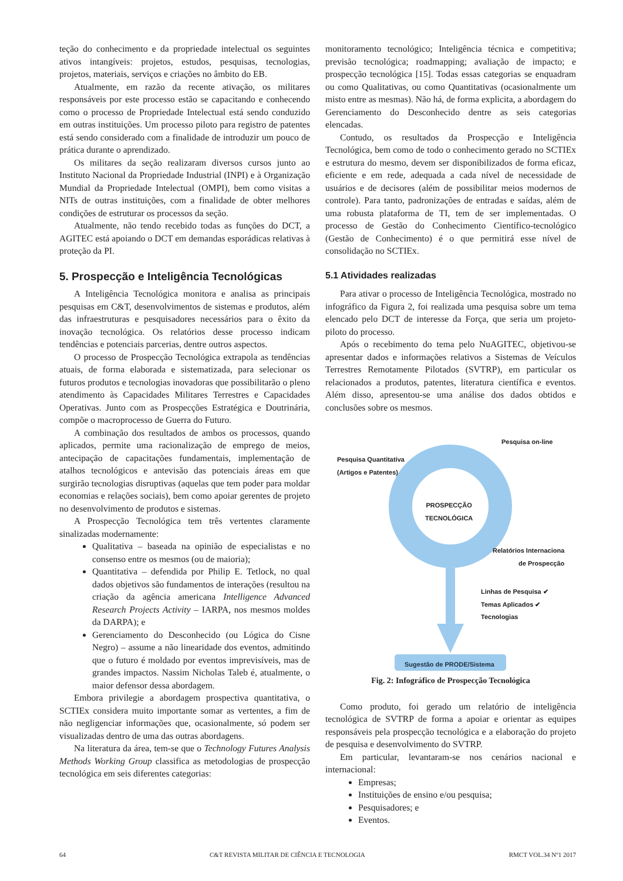teção do conhecimento e da propriedade intelectual os seguintes ativos intangíveis: projetos, estudos, pesquisas, tecnologias, projetos, materiais, serviços e criações no âmbito do EB.
Atualmente, em razão da recente ativação, os militares responsáveis por este processo estão se capacitando e conhecendo como o processo de Propriedade Intelectual está sendo conduzido em outras instituições. Um processo piloto para registro de patentes está sendo considerado com a finalidade de introduzir um pouco de prática durante o aprendizado.
Os militares da seção realizaram diversos cursos junto ao Instituto Nacional da Propriedade Industrial (INPI) e à Organização Mundial da Propriedade Intelectual (OMPI), bem como visitas a NITs de outras instituições, com a finalidade de obter melhores condições de estruturar os processos da seção.
Atualmente, não tendo recebido todas as funções do DCT, a AGITEC está apoiando o DCT em demandas esporádicas relativas à proteção da PI.
5. Prospecção e Inteligência Tecnológicas
A Inteligência Tecnológica monitora e analisa as principais pesquisas em C&T, desenvolvimentos de sistemas e produtos, além das infraestruturas e pesquisadores necessários para o êxito da inovação tecnológica. Os relatórios desse processo indicam tendências e potenciais parcerias, dentre outros aspectos.
O processo de Prospecção Tecnológica extrapola as tendências atuais, de forma elaborada e sistematizada, para selecionar os futuros produtos e tecnologias inovadoras que possibilitarão o pleno atendimento às Capacidades Militares Terrestres e Capacidades Operativas. Junto com as Prospecções Estratégica e Doutrinária, compõe o macroprocesso de Guerra do Futuro.
A combinação dos resultados de ambos os processos, quando aplicados, permite uma racionalização de emprego de meios, antecipação de capacitações fundamentais, implementação de atalhos tecnológicos e antevisão das potenciais áreas em que surgirão tecnologias disruptivas (aquelas que tem poder para moldar economias e relações sociais), bem como apoiar gerentes de projeto no desenvolvimento de produtos e sistemas.
A Prospecção Tecnológica tem três vertentes claramente sinalizadas modernamente:
Qualitativa – baseada na opinião de especialistas e no consenso entre os mesmos (ou de maioria);
Quantitativa – defendida por Philip E. Tetlock, no qual dados objetivos são fundamentos de interações (resultou na criação da agência americana Intelligence Advanced Research Projects Activity – IARPA, nos mesmos moldes da DARPA); e
Gerenciamento do Desconhecido (ou Lógica do Cisne Negro) – assume a não linearidade dos eventos, admitindo que o futuro é moldado por eventos imprevisíveis, mas de grandes impactos. Nassim Nicholas Taleb é, atualmente, o maior defensor dessa abordagem.
Embora privilegie a abordagem prospectiva quantitativa, o SCTIEx considera muito importante somar as vertentes, a fim de não negligenciar informações que, ocasionalmente, só podem ser visualizadas dentro de uma das outras abordagens.
Na literatura da área, tem-se que o Technology Futures Analysis Methods Working Group classifica as metodologias de prospecção tecnológica em seis diferentes categorias:
monitoramento tecnológico; Inteligência técnica e competitiva; previsão tecnológica; roadmapping; avaliação de impacto; e prospecção tecnológica [15]. Todas essas categorias se enquadram ou como Qualitativas, ou como Quantitativas (ocasionalmente um misto entre as mesmas). Não há, de forma explicita, a abordagem do Gerenciamento do Desconhecido dentre as seis categorias elencadas.
Contudo, os resultados da Prospecção e Inteligência Tecnológica, bem como de todo o conhecimento gerado no SCTIEx e estrutura do mesmo, devem ser disponibilizados de forma eficaz, eficiente e em rede, adequada a cada nível de necessidade de usuários e de decisores (além de possibilitar meios modernos de controle). Para tanto, padronizações de entradas e saídas, além de uma robusta plataforma de TI, tem de ser implementadas. O processo de Gestão do Conhecimento Científico-tecnológico (Gestão de Conhecimento) é o que permitirá esse nível de consolidação no SCTIEx.
5.1 Atividades realizadas
Para ativar o processo de Inteligência Tecnológica, mostrado no infográfico da Figura 2, foi realizada uma pesquisa sobre um tema elencado pelo DCT de interesse da Força, que seria um projeto-piloto do processo.
Após o recebimento do tema pelo NuAGITEC, objetivou-se apresentar dados e informações relativos a Sistemas de Veículos Terrestres Remotamente Pilotados (SVTRP), em particular os relacionados a produtos, patentes, literatura científica e eventos. Além disso, apresentou-se uma análise dos dados obtidos e conclusões sobre os mesmos.
Pesquisa on-line
Pesquisa Quantitativa
(Artigos e Patentes)
PROSPECÇÃO
TECNOLÓGICA
Relatórios Internaciona
de Prospecção
Linhas de Pesquisa ✔
Temas Aplicados ✔
Tecnologias
Sugestão de PRODE/Sistema
Fig. 2: Infográfico de Prospecção Tecnológica
Como produto, foi gerado um relatório de inteligência tecnológica de SVTRP de forma a apoiar e orientar as equipes responsáveis pela prospecção tecnológica e a elaboração do projeto de pesquisa e desenvolvimento do SVTRP.
Em particular, levantaram-se nos cenários nacional e internacional:
Empresas;
Instituições de ensino e/ou pesquisa;
Pesquisadores; e
Eventos.
64 C&T REVISTA MILITAR DE CIÊNCIA E TECNOLOGIA RMCT VOL.34 Nº1 2017